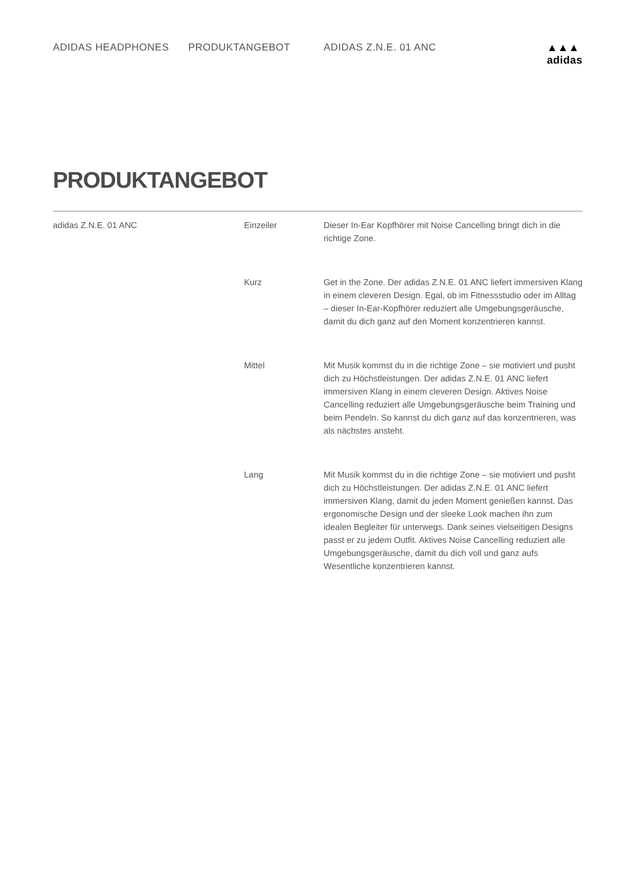ADIDAS HEADPHONES PRODUKTANGEBOT ADIDAS Z.N.E. 01 ANC ▲▲▲
adidas
PRODUKTANGEBOT
| adidas Z.N.E. 01 ANC | Einzeiler | Dieser In-Ear Kopfhörer mit Noise Cancelling bringt dich in die richtige Zone. |
| | Kurz | Get in the Zone. Der adidas Z.N.E. 01 ANC liefert immersiven Klang in einem cleveren Design. Egal, ob im Fitnessstudio oder im Alltag – dieser In-Ear-Kopfhörer reduziert alle Umgebungsgeräusche, damit du dich ganz auf den Moment konzentrieren kannst. |
| | Mittel | Mit Musik kommst du in die richtige Zone – sie motiviert und pusht dich zu Höchstleistungen. Der adidas Z.N.E. 01 ANC liefert immersiven Klang in einem cleveren Design. Aktives Noise Cancelling reduziert alle Umgebungsgeräusche beim Training und beim Pendeln. So kannst du dich ganz auf das konzentrieren, was als nächstes ansteht. |
| | Lang | Mit Musik kommst du in die richtige Zone – sie motiviert und pusht dich zu Höchstleistungen. Der adidas Z.N.E. 01 ANC liefert immersiven Klang, damit du jeden Moment genießen kannst. Das ergonomische Design und der sleeke Look machen ihn zum idealen Begleiter für unterwegs. Dank seines vielseitigen Designs passt er zu jedem Outfit. Aktives Noise Cancelling reduziert alle Umgebungsgeräusche, damit du dich voll und ganz aufs Wesentliche konzentrieren kannst. |